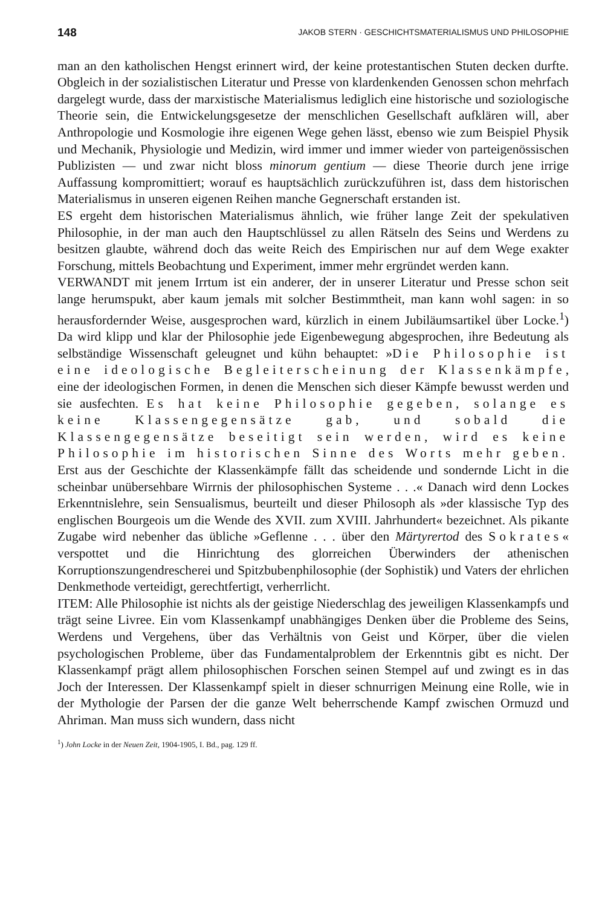148 JAKOB STERN · GESCHICHTSMATERIALISMUS UND PHILOSOPHIE
man an den katholischen Hengst erinnert wird, der keine protestantischen Stuten decken durfte. Obgleich in der sozialistischen Literatur und Presse von klardenkenden Genossen schon mehrfach dargelegt wurde, dass der marxistische Materialismus lediglich eine historische und soziologische Theorie sein, die Entwickelungsgesetze der menschlichen Gesellschaft aufklären will, aber Anthropologie und Kosmologie ihre eigenen Wege gehen lässt, ebenso wie zum Beispiel Physik und Mechanik, Physiologie und Medizin, wird immer und immer wieder von parteigenössischen Publizisten — und zwar nicht bloss minorum gentium — diese Theorie durch jene irrige Auffassung kompromittiert; worauf es hauptsächlich zurückzuführen ist, dass dem historischen Materialismus in unseren eigenen Reihen manche Gegnerschaft erstanden ist.
ES ergeht dem historischen Materialismus ähnlich, wie früher lange Zeit der spekulativen Philosophie, in der man auch den Hauptschlüssel zu allen Rätseln des Seins und Werdens zu besitzen glaubte, während doch das weite Reich des Empirischen nur auf dem Wege exakter Forschung, mittels Beobachtung und Experiment, immer mehr ergründet werden kann.
VERWANDT mit jenem Irrtum ist ein anderer, der in unserer Literatur und Presse schon seit lange herumspukt, aber kaum jemals mit solcher Bestimmtheit, man kann wohl sagen: in so herausfordernder Weise, ausgesprochen ward, kürzlich in einem Jubiläumsartikel über Locke.<sup>1</sup>) Da wird klipp und klar der Philosophie jede Eigenbewegung abgesprochen, ihre Bedeutung als selbständige Wissenschaft geleugnet und kühn behauptet: »Die Philosophie ist eine ideologische Begleiterscheinung der Klassenkämpfe, eine der ideologischen Formen, in denen die Menschen sich dieser Kämpfe bewusst werden und sie ausfechten. Es hat keine Philosophie gegeben, solange es keine Klassengegensätze gab, und sobald die Klassengegensätze beseitigt sein werden, wird es keine Philosophie im historischen Sinne des Worts mehr geben. Erst aus der Geschichte der Klassenkämpfe fällt das scheidende und sondernde Licht in die scheinbar unübersehbare Wirrnis der philosophischen Systeme . . .« Danach wird denn Lockes Erkenntnislehre, sein Sensualismus, beurteilt und dieser Philosoph als »der klassische Typ des englischen Bourgeois um die Wende des XVII. zum XVIII. Jahrhundert« bezeichnet. Als pikante Zugabe wird nebenher das übliche »Geflenne . . . über den Märtyrertod des Sokrates« verspottet und die Hinrichtung des glorreichen Überwinders der athenischen Korruptionszungendrescherei und Spitzbubenphilosophie (der Sophistik) und Vaters der ehrlichen Denkmethode verteidigt, gerechtfertigt, verherrlicht.
ITEM: Alle Philosophie ist nichts als der geistige Niederschlag des jeweiligen Klassenkampfs und trägt seine Livree. Ein vom Klassenkampf unabhängiges Denken über die Probleme des Seins, Werdens und Vergehens, über das Verhältnis von Geist und Körper, über die vielen psychologischen Probleme, über das Fundamentalproblem der Erkenntnis gibt es nicht. Der Klassenkampf prägt allem philosophischen Forschen seinen Stempel auf und zwingt es in das Joch der Interessen. Der Klassenkampf spielt in dieser schnurrigen Meinung eine Rolle, wie in der Mythologie der Parsen der die ganze Welt beherrschende Kampf zwischen Ormuzd und Ahriman. Man muss sich wundern, dass nicht
<sup>1</sup>) John Locke in der Neuen Zeit, 1904-1905, I. Bd., pag. 129 ff.